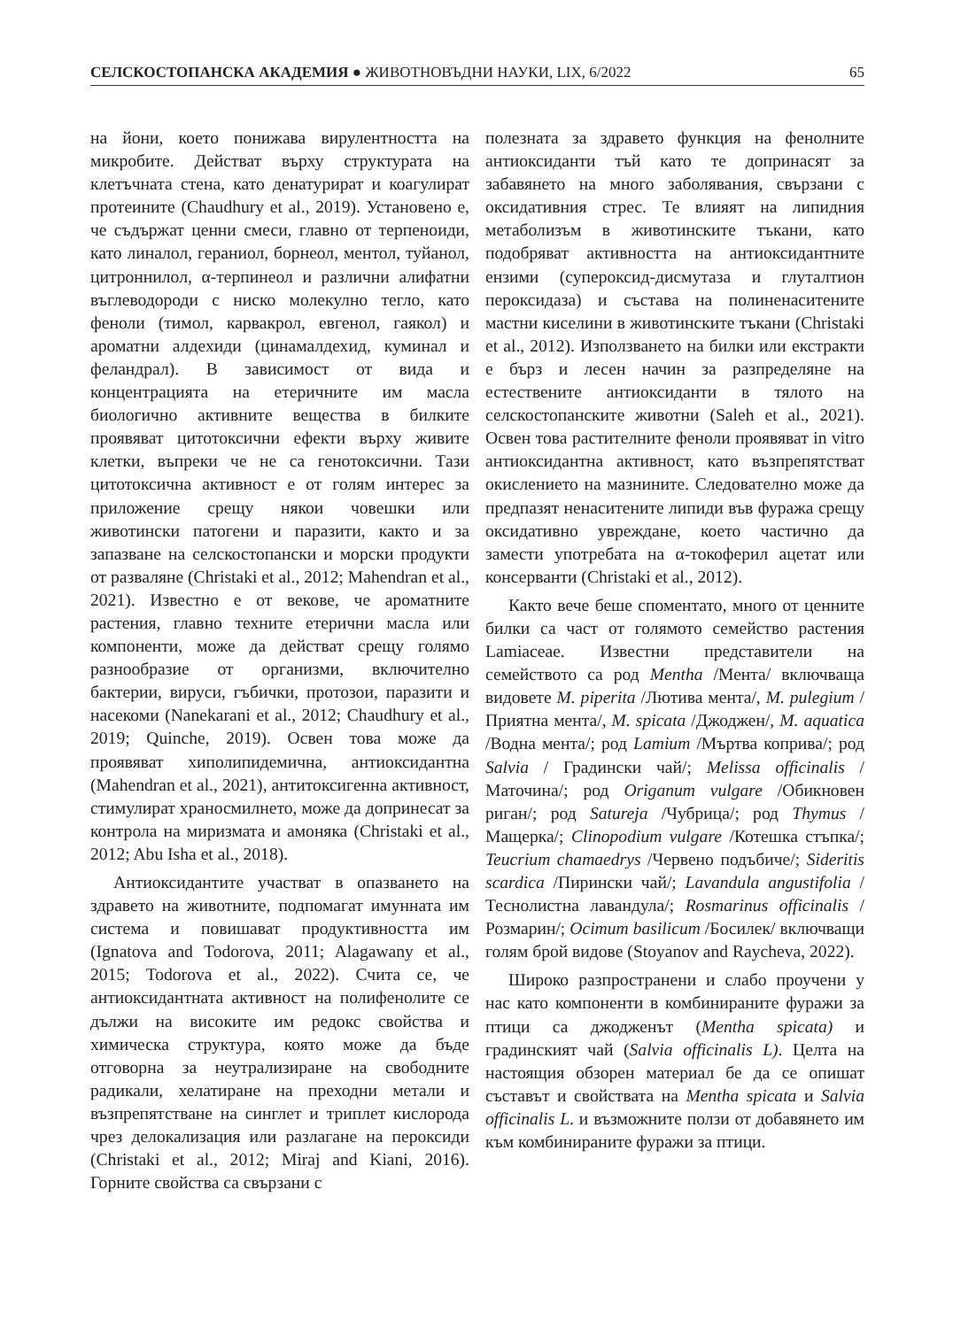СЕЛСКОСТОПАНСКА АКАДЕМИЯ ● ЖИВОТНОВЪДНИ НАУКИ, LIX, 6/2022 65
на йони, което понижава вирулентността на микробите. Действат върху структурата на клетъчната стена, като денатурират и коагулират протеините (Chaudhury et al., 2019). Установено е, че съдържат ценни смеси, главно от терпеноиди, като линалол, гераниол, борнеол, ментол, туйанол, цитроннилол, α-терпинеол и различни алифатни въглеводороди с ниско молекулно тегло, като феноли (тимол, карвакрол, евгенол, гаякол) и ароматни алдехиди (цинамалдехид, куминал и феландрал). В зависимост от вида и концентрацията на етеричните им масла биологично активните вещества в билките проявяват цитотоксични ефекти върху живите клетки, въпреки че не са генотоксични. Тази цитотоксична активност е от голям интерес за приложение срещу някои човешки или животински патогени и паразити, както и за запазване на селскостопански и морски продукти от разваляне (Christaki et al., 2012; Mahendran et al., 2021). Известно е от векове, че ароматните растения, главно техните етерични масла или компоненти, може да действат срещу голямо разнообразие от организми, включително бактерии, вируси, гъбички, протозои, паразити и насекоми (Nanekarani et al., 2012; Chaudhury et al., 2019; Quinche, 2019). Освен това може да проявяват хиполипидемична, антиоксидантна (Mahendran et al., 2021), антитоксигенна активност, стимулират храносмилнето, може да допринесат за контрола на миризмата и амоняка (Christaki et al., 2012; Abu Isha et al., 2018).
Антиоксидантите участват в опазването на здравето на животните, подпомагат имунната им система и повишават продуктивността им (Ignatova and Todorova, 2011; Alagawany et al., 2015; Todorova et al., 2022). Счита се, че антиоксидантната активност на полифенолите се дължи на високите им редокс свойства и химическа структура, която може да бъде отговорна за неутрализиране на свободните радикали, хелатиране на преходни метали и възпрепятстване на синглет и триплет кислорода чрез делокализация или разлагане на пероксиди (Christaki et al., 2012; Miraj and Kiani, 2016). Горните свойства са свързани с
полезната за здравето функция на фенолните антиоксиданти тъй като те допринасят за забавянето на много заболявания, свързани с оксидативния стрес. Те влияят на липидния метаболизъм в животинските тъкани, като подобряват активността на антиоксидантните ензими (супероксид-дисмутаза и глуталтион пероксидаза) и състава на полиненаситените мастни киселини в животинските тъкани (Christaki et al., 2012). Използването на билки или екстракти е бърз и лесен начин за разпределяне на естествените антиоксиданти в тялото на селскостопанските животни (Saleh et al., 2021). Освен това растителните феноли проявяват in vitro антиоксидантна активност, като възпрепятстват окислението на мазнините. Следователно може да предпазят ненаситените липиди във фуража срещу оксидативно увреждане, което частично да замести употребата на α-токоферил ацетат или консерванти (Christaki et al., 2012).
Както вече беше споментато, много от ценните билки са част от голямото семейство растения Lamiaceae. Известни представители на семейството са род Mentha /Мента/ включваща видовете M. piperita /Лютива мента/, M. pulegium /Приятна мента/, M. spicata /Джоджен/, M. aquatica /Водна мента/; род Lamium /Мъртва коприва/; род Salvia / Градински чай/; Melissa officinalis /Маточина/; род Origanum vulgare /Обикновен риган/; род Satureja /Чубрица/; род Thymus / Мащерка/; Clinopodium vulgare /Котешка стъпка/; Teucrium chamaedrys /Червено подъбиче/; Sideritis scardica /Пирински чай/; Lavandula angustifolia /Теснолистна лавандула/; Rosmarinus officinalis /Розмарин/; Ocimum basilicum /Босилек/ включващи голям брой видове (Stoyanov and Raycheva, 2022).
Широко разпространени и слабо проучени у нас като компоненти в комбинираните фуражи за птици са джодженът (Mentha spicata) и градинският чай (Salvia officinalis L). Целта на настоящия обзорен материал бе да се опишат съставът и свойствата на Mentha spicata и Salvia officinalis L. и възможните ползи от добавянето им към комбинираните фуражи за птици.